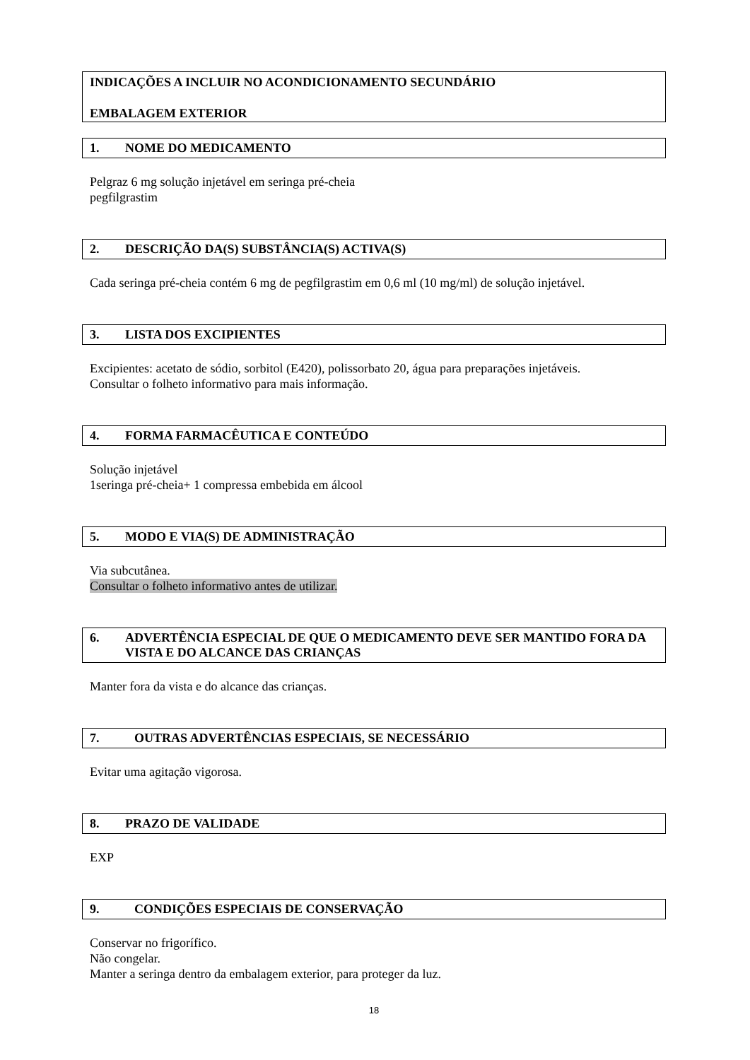INDICAÇÕES A INCLUIR NO ACONDICIONAMENTO SECUNDÁRIO
EMBALAGEM EXTERIOR
1. NOME DO MEDICAMENTO
Pelgraz 6 mg solução injetável em seringa pré-cheia
pegfilgrastim
2. DESCRIÇÃO DA(S) SUBSTÂNCIA(S) ACTIVA(S)
Cada seringa pré-cheia contém 6 mg de pegfilgrastim em 0,6 ml (10 mg/ml) de solução injetável.
3. LISTA DOS EXCIPIENTES
Excipientes: acetato de sódio, sorbitol (E420), polissorbato 20, água para preparações injetáveis.
Consultar o folheto informativo para mais informação.
4. FORMA FARMACÊUTICA E CONTEÚDO
Solução injetável
1seringa pré-cheia+ 1 compressa embebida em álcool
5. MODO E VIA(S) DE ADMINISTRAÇÃO
Via subcutânea.
Consultar o folheto informativo antes de utilizar.
6. ADVERTÊNCIA ESPECIAL DE QUE O MEDICAMENTO DEVE SER MANTIDO FORA DA VISTA E DO ALCANCE DAS CRIANÇAS
Manter fora da vista e do alcance das crianças.
7. OUTRAS ADVERTÊNCIAS ESPECIAIS, SE NECESSÁRIO
Evitar uma agitação vigorosa.
8. PRAZO DE VALIDADE
EXP
9. CONDIÇÕES ESPECIAIS DE CONSERVAÇÃO
Conservar no frigorífico.
Não congelar.
Manter a seringa dentro da embalagem exterior, para proteger da luz.
18